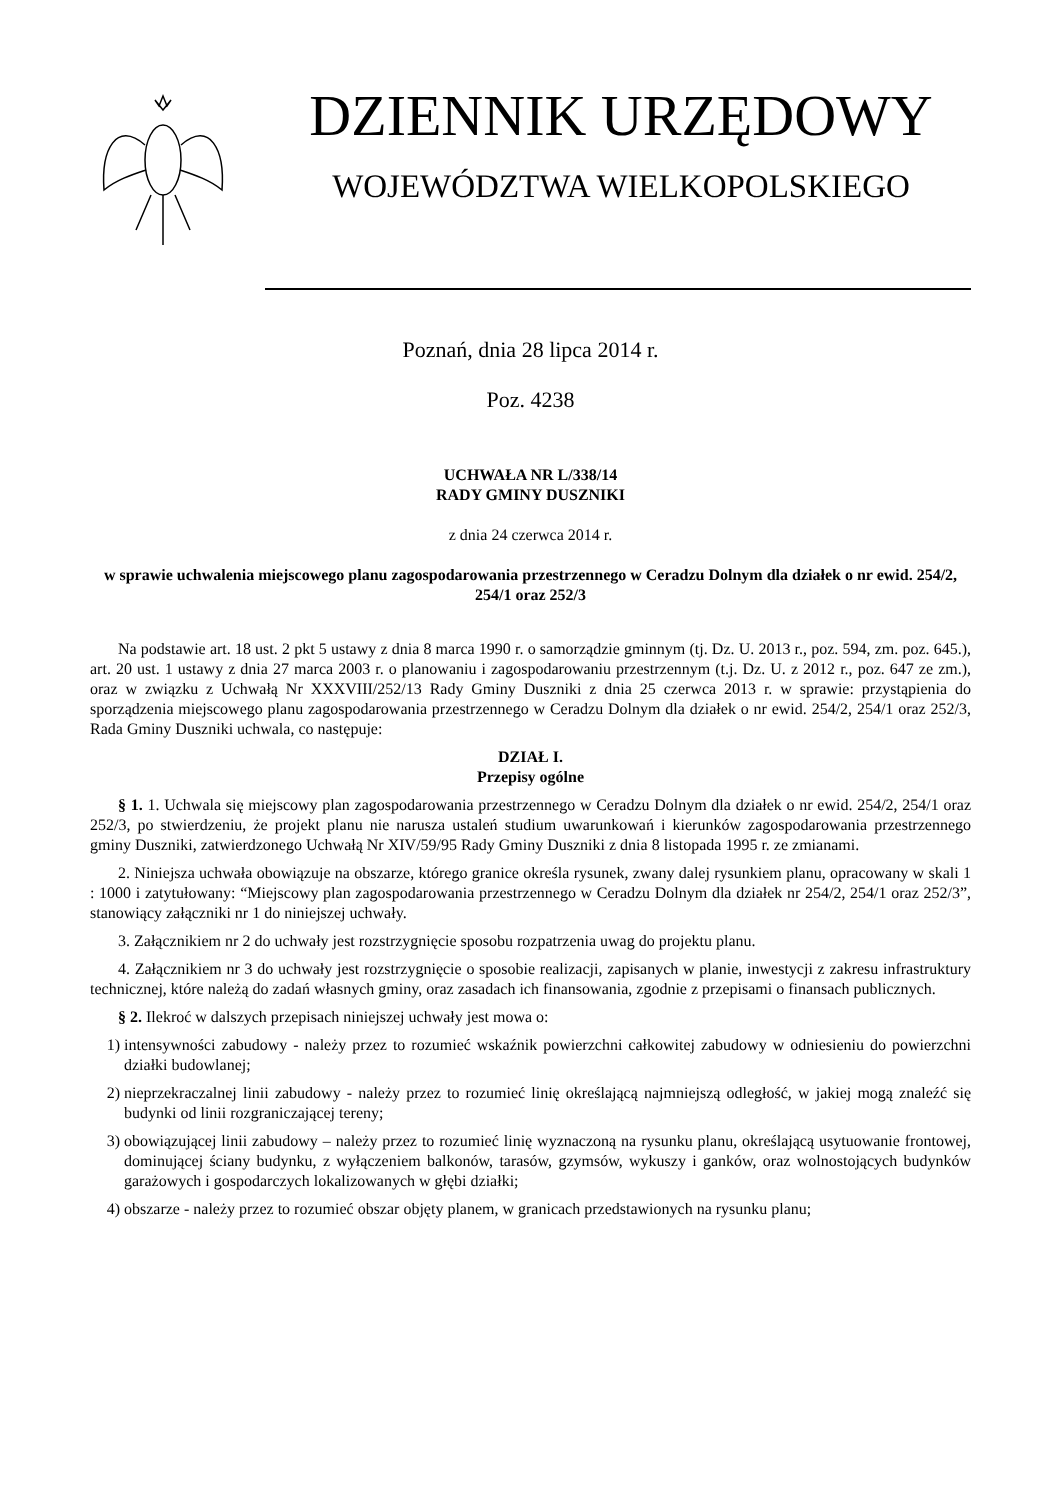DZIENNIK URZĘDOWY
WOJEWÓDZTWA WIELKOPOLSKIEGO
Poznań, dnia 28 lipca 2014 r.
Poz. 4238
UCHWAŁA NR L/338/14
RADY GMINY DUSZNIKI
z dnia 24 czerwca 2014 r.
w sprawie uchwalenia miejscowego planu zagospodarowania przestrzennego w Ceradzu Dolnym dla działek o nr ewid. 254/2, 254/1 oraz 252/3
Na podstawie art. 18 ust. 2 pkt 5 ustawy z dnia 8 marca 1990 r. o samorządzie gminnym (tj. Dz. U. 2013 r., poz. 594, zm. poz. 645.), art. 20 ust. 1 ustawy z dnia 27 marca 2003 r. o planowaniu i zagospodarowaniu przestrzennym (t.j. Dz. U. z 2012 r., poz. 647 ze zm.), oraz w związku z Uchwałą Nr XXXVIII/252/13 Rady Gminy Duszniki z dnia 25 czerwca 2013 r. w sprawie: przystąpienia do sporządzenia miejscowego planu zagospodarowania przestrzennego w Ceradzu Dolnym dla działek o nr ewid. 254/2, 254/1 oraz 252/3, Rada Gminy Duszniki uchwala, co następuje:
DZIAŁ I.
Przepisy ogólne
§ 1. 1. Uchwala się miejscowy plan zagospodarowania przestrzennego w Ceradzu Dolnym dla działek o nr ewid. 254/2, 254/1 oraz 252/3, po stwierdzeniu, że projekt planu nie narusza ustaleń studium uwarunkowań i kierunków zagospodarowania przestrzennego gminy Duszniki, zatwierdzonego Uchwałą Nr XIV/59/95 Rady Gminy Duszniki z dnia 8 listopada 1995 r. ze zmianami.
2. Niniejsza uchwała obowiązuje na obszarze, którego granice określa rysunek, zwany dalej rysunkiem planu, opracowany w skali 1 : 1000 i zatytułowany: “Miejscowy plan zagospodarowania przestrzennego w Ceradzu Dolnym dla działek nr 254/2, 254/1 oraz 252/3”, stanowiący załączniki nr 1 do niniejszej uchwały.
3. Załącznikiem nr 2 do uchwały jest rozstrzygnięcie sposobu rozpatrzenia uwag do projektu planu.
4. Załącznikiem nr 3 do uchwały jest rozstrzygnięcie o sposobie realizacji, zapisanych w planie, inwestycji z zakresu infrastruktury technicznej, które należą do zadań własnych gminy, oraz zasadach ich finansowania, zgodnie z przepisami o finansach publicznych.
§ 2. Ilekroć w dalszych przepisach niniejszej uchwały jest mowa o:
1) intensywności zabudowy - należy przez to rozumieć wskaźnik powierzchni całkowitej zabudowy w odniesieniu do powierzchni działki budowlanej;
2) nieprzekraczalnej linii zabudowy - należy przez to rozumieć linię określającą najmniejszą odległość, w jakiej mogą znaleźć się budynki od linii rozgraniczającej tereny;
3) obowiązującej linii zabudowy – należy przez to rozumieć linię wyznaczoną na rysunku planu, określającą usytuowanie frontowej, dominującej ściany budynku, z wyłączeniem balkonów, tarasów, gzymsów, wykuszy i ganków, oraz wolnostojących budynków garażowych i gospodarczych lokalizowanych w głębi działki;
4) obszarze - należy przez to rozumieć obszar objęty planem, w granicach przedstawionych na rysunku planu;